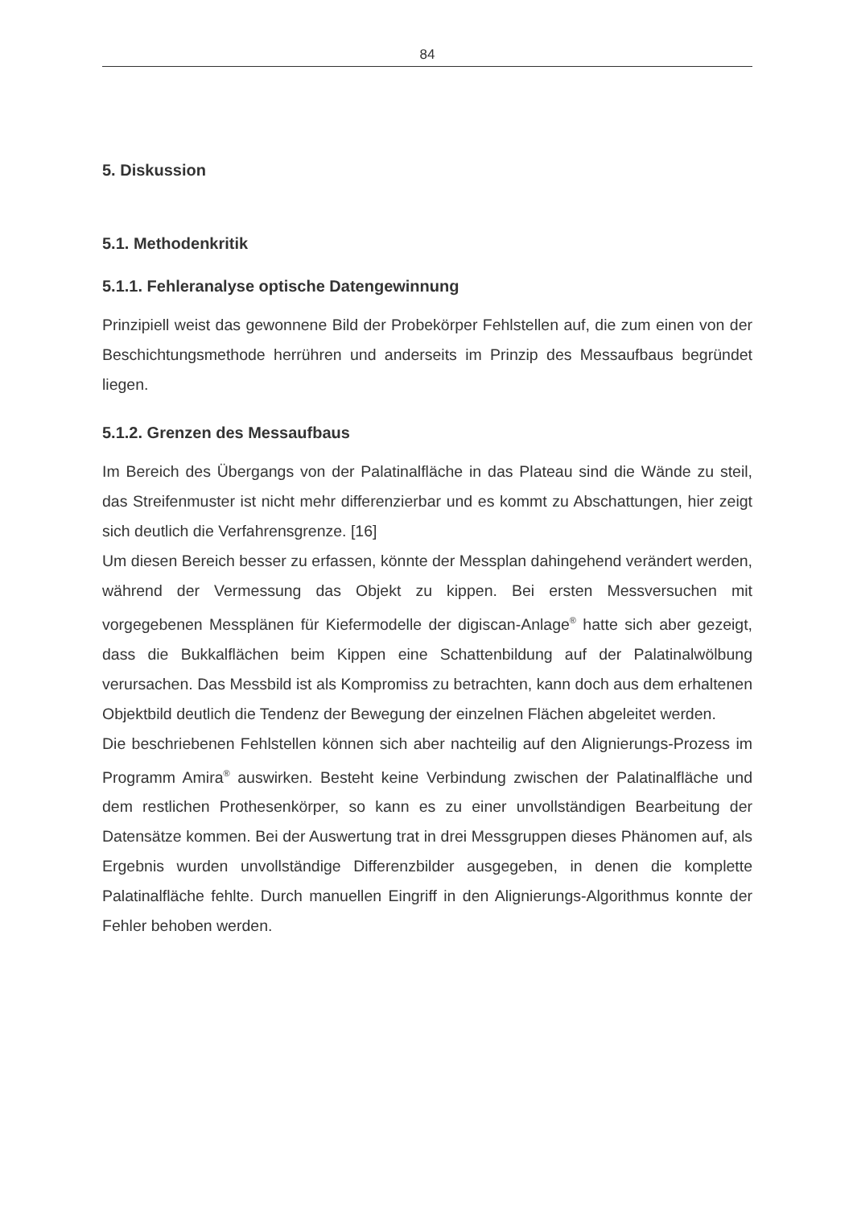84
5. Diskussion
5.1. Methodenkritik
5.1.1. Fehleranalyse optische Datengewinnung
Prinzipiell weist das gewonnene Bild der Probekörper Fehlstellen auf, die zum einen von der Beschichtungsmethode herrühren und anderseits im Prinzip des Messaufbaus begründet liegen.
5.1.2. Grenzen des Messaufbaus
Im Bereich des Übergangs von der Palatinalfläche in das Plateau sind die Wände zu steil, das Streifenmuster ist nicht mehr differenzierbar und es kommt zu Abschattungen, hier zeigt sich deutlich die Verfahrensgrenze. [16]
Um diesen Bereich besser zu erfassen, könnte der Messplan dahingehend verändert werden, während der Vermessung das Objekt zu kippen. Bei ersten Messversuchen mit vorgegebenen Messplänen für Kiefermodelle der digiscan-Anlage<sup>®</sup> hatte sich aber gezeigt, dass die Bukkalflächen beim Kippen eine Schattenbildung auf der Palatinalwölbung verursachen. Das Messbild ist als Kompromiss zu betrachten, kann doch aus dem erhaltenen Objektbild deutlich die Tendenz der Bewegung der einzelnen Flächen abgeleitet werden.
Die beschriebenen Fehlstellen können sich aber nachteilig auf den Alignierungs-Prozess im Programm Amira<sup>®</sup> auswirken. Besteht keine Verbindung zwischen der Palatinalfläche und dem restlichen Prothesenkörper, so kann es zu einer unvollständigen Bearbeitung der Datensätze kommen. Bei der Auswertung trat in drei Messgruppen dieses Phänomen auf, als Ergebnis wurden unvollständige Differenzbilder ausgegeben, in denen die komplette Palatinalfläche fehlte. Durch manuellen Eingriff in den Alignierungs-Algorithmus konnte der Fehler behoben werden.